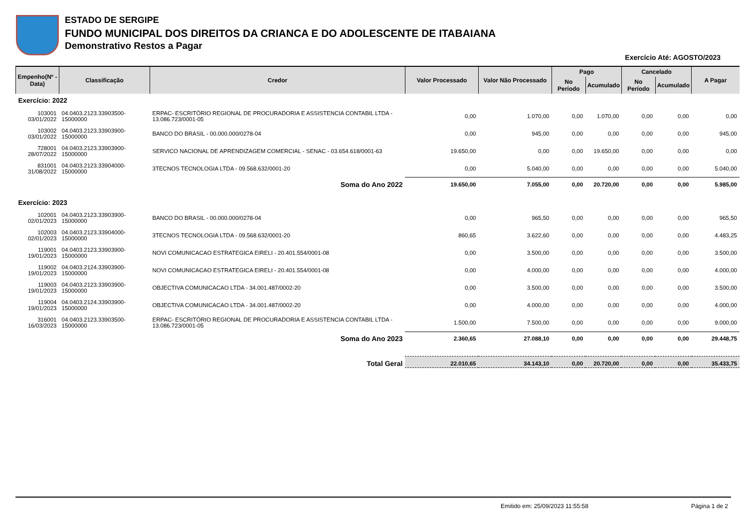ESTADO DE SERGIPE
FUNDO MUNICIPAL DOS DIREITOS DA CRIANCA E DO ADOLESCENTE DE ITABAIANA
Demonstrativo Restos a Pagar
Exercício Até: AGOSTO/2023
| Empenho(Nº - Data) | Classificação | Credor | Valor Processado | Valor Não Processado | Pago | | Cancelado | | A Pagar |
| --- | --- | --- | --- | --- | --- | --- | --- | --- | --- |
| | | | | | No Período | Acumulado | No Período | Acumulado | |
| Exercício: 2022 | | | | | | | | | |
| 103001 03/01/2022 | 04.0403.2123.33903500- 15000000 | ERPAC- ESCRITÓRIO REGIONAL DE PROCURADORIA E ASSISTENCIA CONTABIL LTDA - 13.086.723/0001-05 | 0,00 | 1.070,00 | 0,00 | 1.070,00 | 0,00 | 0,00 | 0,00 |
| 103002 03/01/2022 | 04.0403.2123.33903900- 15000000 | BANCO DO BRASIL - 00.000.000/0278-04 | 0,00 | 945,00 | 0,00 | 0,00 | 0,00 | 0,00 | 945,00 |
| 728001 28/07/2022 | 04.0403.2123.33903900- 15000000 | SERVICO NACIONAL DE APRENDIZAGEM COMERCIAL - SENAC - 03.654.618/0001-63 | 19.650,00 | 0,00 | 0,00 | 19.650,00 | 0,00 | 0,00 | 0,00 |
| 831001 31/08/2022 | 04.0403.2123.33904000- 15000000 | 3TECNOS TECNOLOGIA LTDA - 09.568.632/0001-20 | 0,00 | 5.040,00 | 0,00 | 0,00 | 0,00 | 0,00 | 5.040,00 |
| | | Soma do Ano 2022 | 19.650,00 | 7.055,00 | 0,00 | 20.720,00 | 0,00 | 0,00 | 5.985,00 |
| Exercício: 2023 | | | | | | | | | |
| 102001 02/01/2023 | 04.0403.2123.33903900- 15000000 | BANCO DO BRASIL - 00.000.000/0278-04 | 0,00 | 965,50 | 0,00 | 0,00 | 0,00 | 0,00 | 965,50 |
| 102003 02/01/2023 | 04.0403.2123.33904000- 15000000 | 3TECNOS TECNOLOGIA LTDA - 09.568.632/0001-20 | 860,65 | 3.622,60 | 0,00 | 0,00 | 0,00 | 0,00 | 4.483,25 |
| 119001 19/01/2023 | 04.0403.2123.33903900- 15000000 | NOVI COMUNICACAO ESTRATEGICA EIRELI - 20.401.554/0001-08 | 0,00 | 3.500,00 | 0,00 | 0,00 | 0,00 | 0,00 | 3.500,00 |
| 119002 19/01/2023 | 04.0403.2124.33903900- 15000000 | NOVI COMUNICACAO ESTRATEGICA EIRELI - 20.401.554/0001-08 | 0,00 | 4.000,00 | 0,00 | 0,00 | 0,00 | 0,00 | 4.000,00 |
| 119003 19/01/2023 | 04.0403.2123.33903900- 15000000 | OBJECTIVA COMUNICACAO LTDA - 34.001.487/0002-20 | 0,00 | 3.500,00 | 0,00 | 0,00 | 0,00 | 0,00 | 3.500,00 |
| 119004 19/01/2023 | 04.0403.2124.33903900- 15000000 | OBJECTIVA COMUNICACAO LTDA - 34.001.487/0002-20 | 0,00 | 4.000,00 | 0,00 | 0,00 | 0,00 | 0,00 | 4.000,00 |
| 316001 16/03/2023 | 04.0403.2123.33903500- 15000000 | ERPAC- ESCRITÓRIO REGIONAL DE PROCURADORIA E ASSISTENCIA CONTABIL LTDA - 13.086.723/0001-05 | 1.500,00 | 7.500,00 | 0,00 | 0,00 | 0,00 | 0,00 | 9.000,00 |
| | | Soma do Ano 2023 | 2.360,65 | 27.088,10 | 0,00 | 0,00 | 0,00 | 0,00 | 29.448,75 |
| | | Total Geral | 22.010,65 | 34.143,10 | 0,00 | 20.720,00 | 0,00 | 0,00 | 35.433,75 |
Emitido em: 25/09/2023 11:55:58 Página 1 de 2